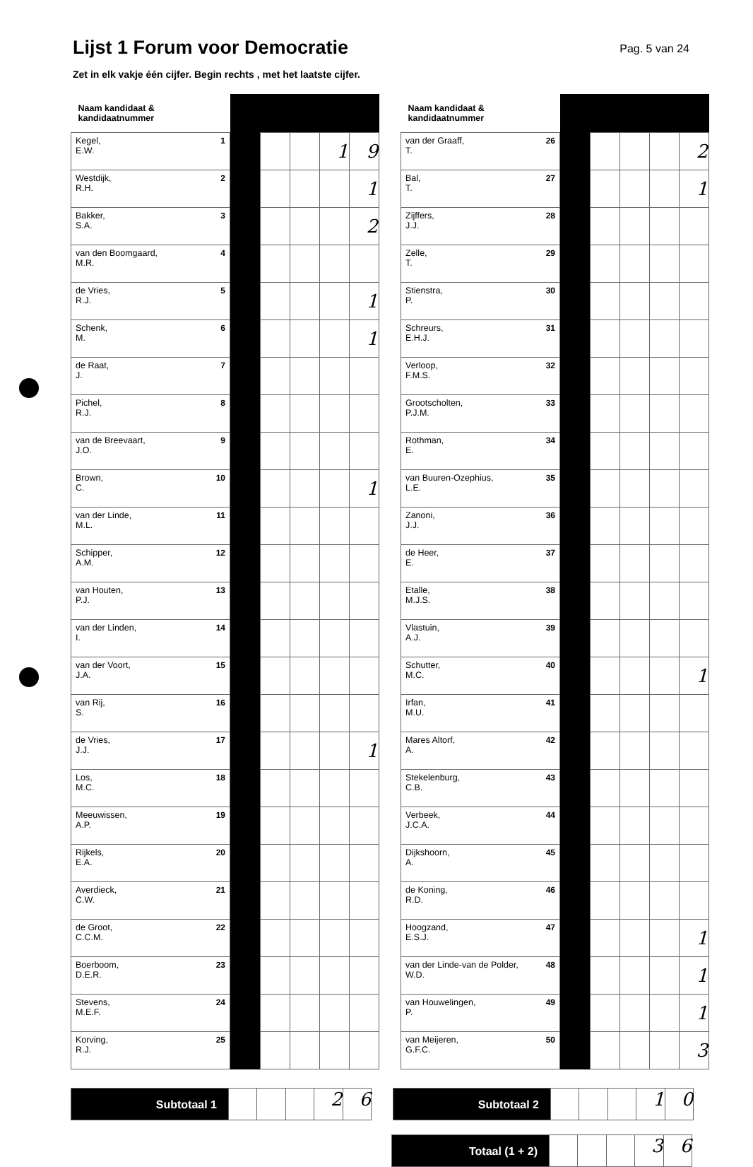Lijst 1 Forum voor Democratie
Pag. 5 van 24
Zet in elk vakje één cijfer. Begin rechts , met het laatste cijfer.
| Naam kandidaat & kandidaatnummer | | | | | |
| --- | --- | --- | --- | --- | --- |
| Kegel, E.W. 1 | | | | 1 | 9 |
| Westdijk, R.H. 2 | | | | | 1 |
| Bakker, S.A. 3 | | | | | 2 |
| van den Boomgaard, M.R. 4 | | | | | |
| de Vries, R.J. 5 | | | | | 1 |
| Schenk, M. 6 | | | | | 1 |
| de Raat, J. 7 | | | | | |
| Pichel, R.J. 8 | | | | | |
| van de Breevaart, J.O. 9 | | | | | |
| Brown, C. 10 | | | | | 1 |
| van der Linde, M.L. 11 | | | | | |
| Schipper, A.M. 12 | | | | | |
| van Houten, P.J. 13 | | | | | |
| van der Linden, I. 14 | | | | | |
| van der Voort, J.A. 15 | | | | | |
| van Rij, S. 16 | | | | | |
| de Vries, J.J. 17 | | | | | 1 |
| Los, M.C. 18 | | | | | |
| Meeuwissen, A.P. 19 | | | | | |
| Rijkels, E.A. 20 | | | | | |
| Averdieck, C.W. 21 | | | | | |
| de Groot, C.C.M. 22 | | | | | |
| Boerboom, D.E.R. 23 | | | | | |
| Stevens, M.E.F. 24 | | | | | |
| Korving, R.J. 25 | | | | | |
| Naam kandidaat & kandidaatnummer | | | | | |
| --- | --- | --- | --- | --- | --- |
| van der Graaff, T. 26 | | | | | 2 |
| Bal, T. 27 | | | | | 1 |
| Zijffers, J.J. 28 | | | | | |
| Zelle, T. 29 | | | | | |
| Stienstra, P. 30 | | | | | |
| Schreurs, E.H.J. 31 | | | | | |
| Verloop, F.M.S. 32 | | | | | |
| Grootscholten, P.J.M. 33 | | | | | |
| Rothman, E. 34 | | | | | |
| van Buuren-Ozephius, L.E. 35 | | | | | |
| Zanoni, J.J. 36 | | | | | |
| de Heer, E. 37 | | | | | |
| Etalle, M.J.S. 38 | | | | | |
| Vlastuin, A.J. 39 | | | | | |
| Schutter, M.C. 40 | | | | | 1 |
| Irfan, M.U. 41 | | | | | |
| Mares Altorf, A. 42 | | | | | |
| Stekelenburg, C.B. 43 | | | | | |
| Verbeek, J.C.A. 44 | | | | | |
| Dijkshoorn, A. 45 | | | | | |
| de Koning, R.D. 46 | | | | | |
| Hoogzand, E.S.J. 47 | | | | | 1 |
| van der Linde-van de Polder, W.D. 48 | | | | | 1 |
| van Houwelingen, P. 49 | | | | | 1 |
| van Meijeren, G.F.C. 50 | | | | | 3 |
Subtotaal 1
2 6
Subtotaal 2
1 0
Totaal (1 + 2)
3 6